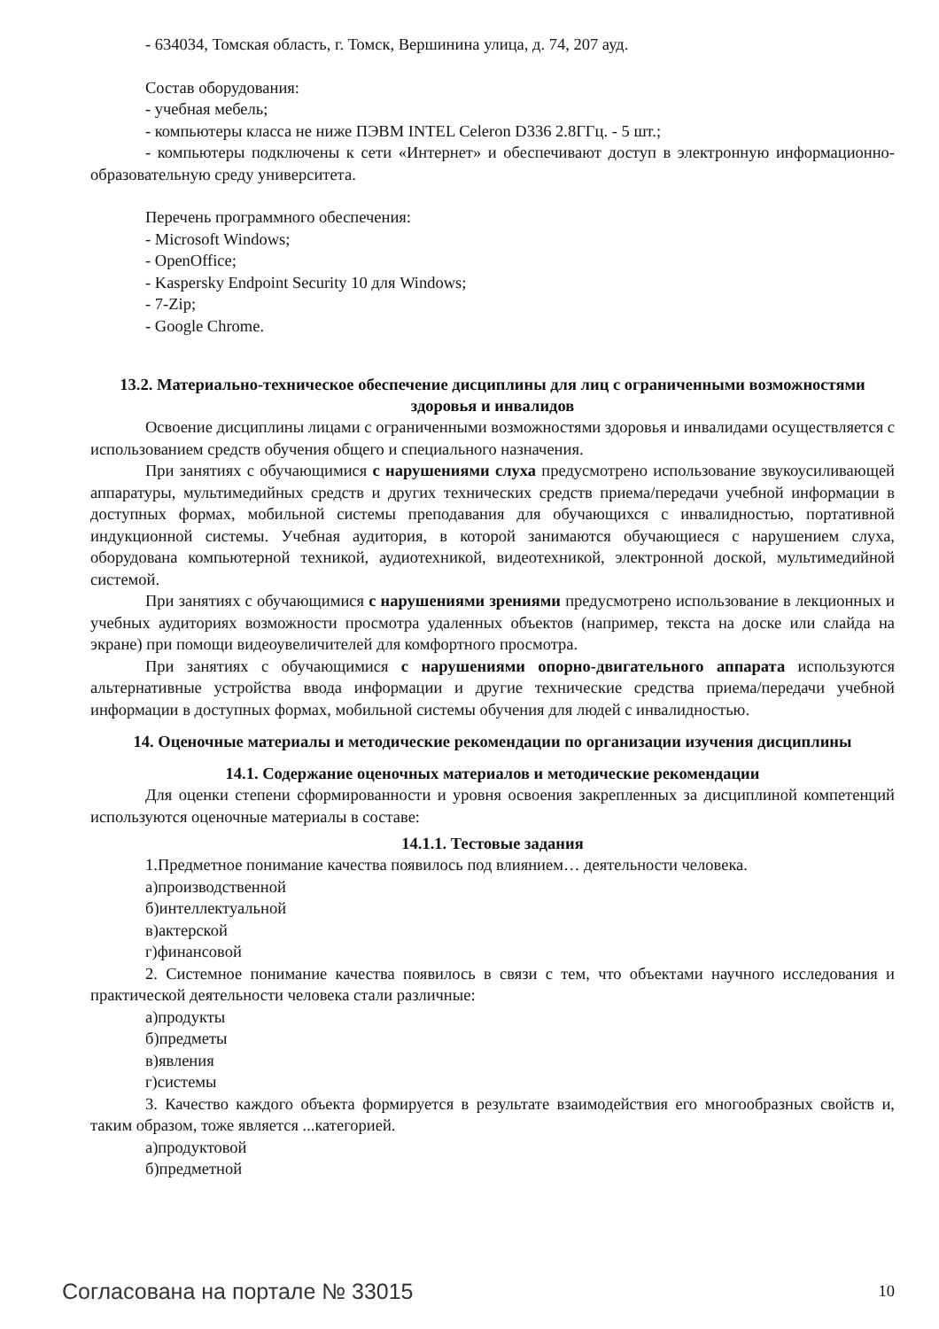- 634034, Томская область, г. Томск, Вершинина улица, д. 74, 207 ауд.
Состав оборудования:
- учебная мебель;
- компьютеры класса не ниже ПЭВМ INTEL Celeron D336 2.8ГГц. - 5 шт.;
- компьютеры подключены к сети «Интернет» и обеспечивают доступ в электронную информационно-образовательную среду университета.
Перечень программного обеспечения:
- Microsoft Windows;
- OpenOffice;
- Kaspersky Endpoint Security 10 для Windows;
- 7-Zip;
- Google Chrome.
13.2. Материально-техническое обеспечение дисциплины для лиц с ограниченными возможностями здоровья и инвалидов
Освоение дисциплины лицами с ограниченными возможностями здоровья и инвалидами осуществляется с использованием средств обучения общего и специального назначения.
При занятиях с обучающимися с нарушениями слуха предусмотрено использование звукоусиливающей аппаратуры, мультимедийных средств и других технических средств приема/передачи учебной информации в доступных формах, мобильной системы преподавания для обучающихся с инвалидностью, портативной индукционной системы. Учебная аудитория, в которой занимаются обучающиеся с нарушением слуха, оборудована компьютерной техникой, аудиотехникой, видеотехникой, электронной доской, мультимедийной системой.
При занятиях с обучающимися с нарушениями зрениями предусмотрено использование в лекционных и учебных аудиториях возможности просмотра удаленных объектов (например, текста на доске или слайда на экране) при помощи видеоувеличителей для комфортного просмотра.
При занятиях с обучающимися с нарушениями опорно-двигательного аппарата используются альтернативные устройства ввода информации и другие технические средства приема/передачи учебной информации в доступных формах, мобильной системы обучения для людей с инвалидностью.
14. Оценочные материалы и методические рекомендации по организации изучения дисциплины
14.1. Содержание оценочных материалов и методические рекомендации
Для оценки степени сформированности и уровня освоения закрепленных за дисциплиной компетенций используются оценочные материалы в составе:
14.1.1. Тестовые задания
1.Предметное понимание качества появилось под влиянием… деятельности человека.
а)производственной
б)интеллектуальной
в)актерской
г)финансовой
2. Системное понимание качества появилось в связи с тем, что объектами научного исследования и практической деятельности человека стали различные:
а)продукты
б)предметы
в)явления
г)системы
3. Качество каждого объекта формируется в результате взаимодействия его многообразных свойств и, таким образом, тоже является ...категорией.
а)продуктовой
б)предметной
Согласована на портале № 33015 10